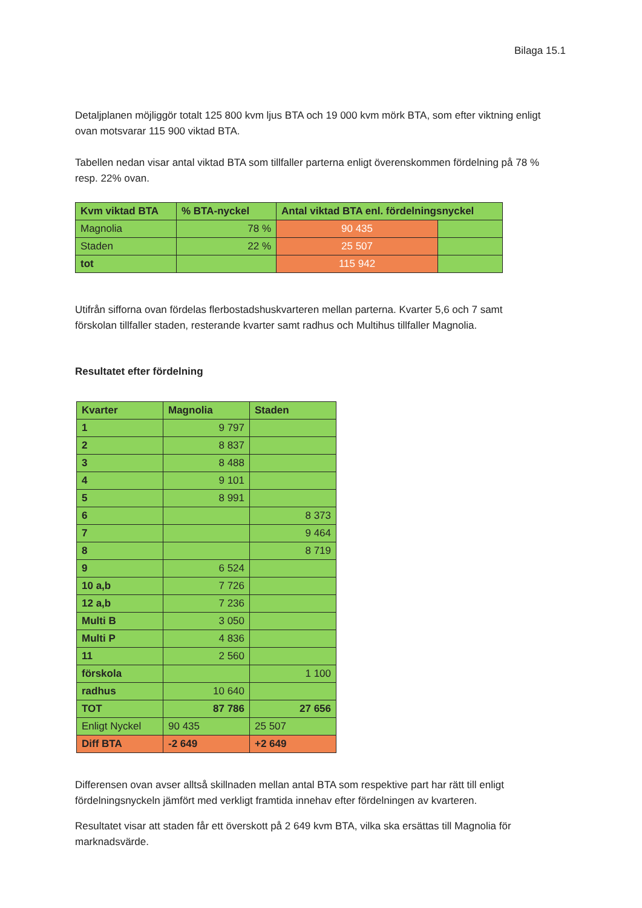Bilaga 15.1
Detaljplanen möjliggör totalt 125 800 kvm ljus BTA och 19 000 kvm mörk BTA, som efter viktning enligt ovan motsvarar 115 900 viktad BTA.
Tabellen nedan visar antal viktad BTA som tillfaller parterna enligt överenskommen fördelning på 78 % resp. 22% ovan.
| Kvm viktad BTA | % BTA-nyckel | Antal viktad BTA enl. fördelningsnyckel | |
| --- | --- | --- | --- |
| Magnolia | 78 % | 90 435 | |
| Staden | 22 % | 25 507 | |
| tot | | 115 942 | |
Utifrån sifforna ovan fördelas flerbostadshuskvarteren mellan parterna. Kvarter 5,6 och 7 samt förskolan tillfaller staden, resterande kvarter samt radhus och Multihus tillfaller Magnolia.
Resultatet efter fördelning
| Kvarter | Magnolia | Staden |
| --- | --- | --- |
| 1 | 9 797 | |
| 2 | 8 837 | |
| 3 | 8 488 | |
| 4 | 9 101 | |
| 5 | 8 991 | |
| 6 | | 8 373 |
| 7 | | 9 464 |
| 8 | | 8 719 |
| 9 | 6 524 | |
| 10 a,b | 7 726 | |
| 12 a,b | 7 236 | |
| Multi B | 3 050 | |
| Multi P | 4 836 | |
| 11 | 2 560 | |
| förskola | | 1 100 |
| radhus | 10 640 | |
| TOT | 87 786 | 27 656 |
| Enligt Nyckel | 90 435 | 25 507 |
| Diff BTA | -2 649 | +2 649 |
Differensen ovan avser alltså skillnaden mellan antal BTA som respektive part har rätt till enligt fördelningsnyckeln jämfört med verkligt framtida innehav efter fördelningen av kvarteren.
Resultatet visar att staden får ett överskott på 2 649 kvm BTA, vilka ska ersättas till Magnolia för marknadsvärde.